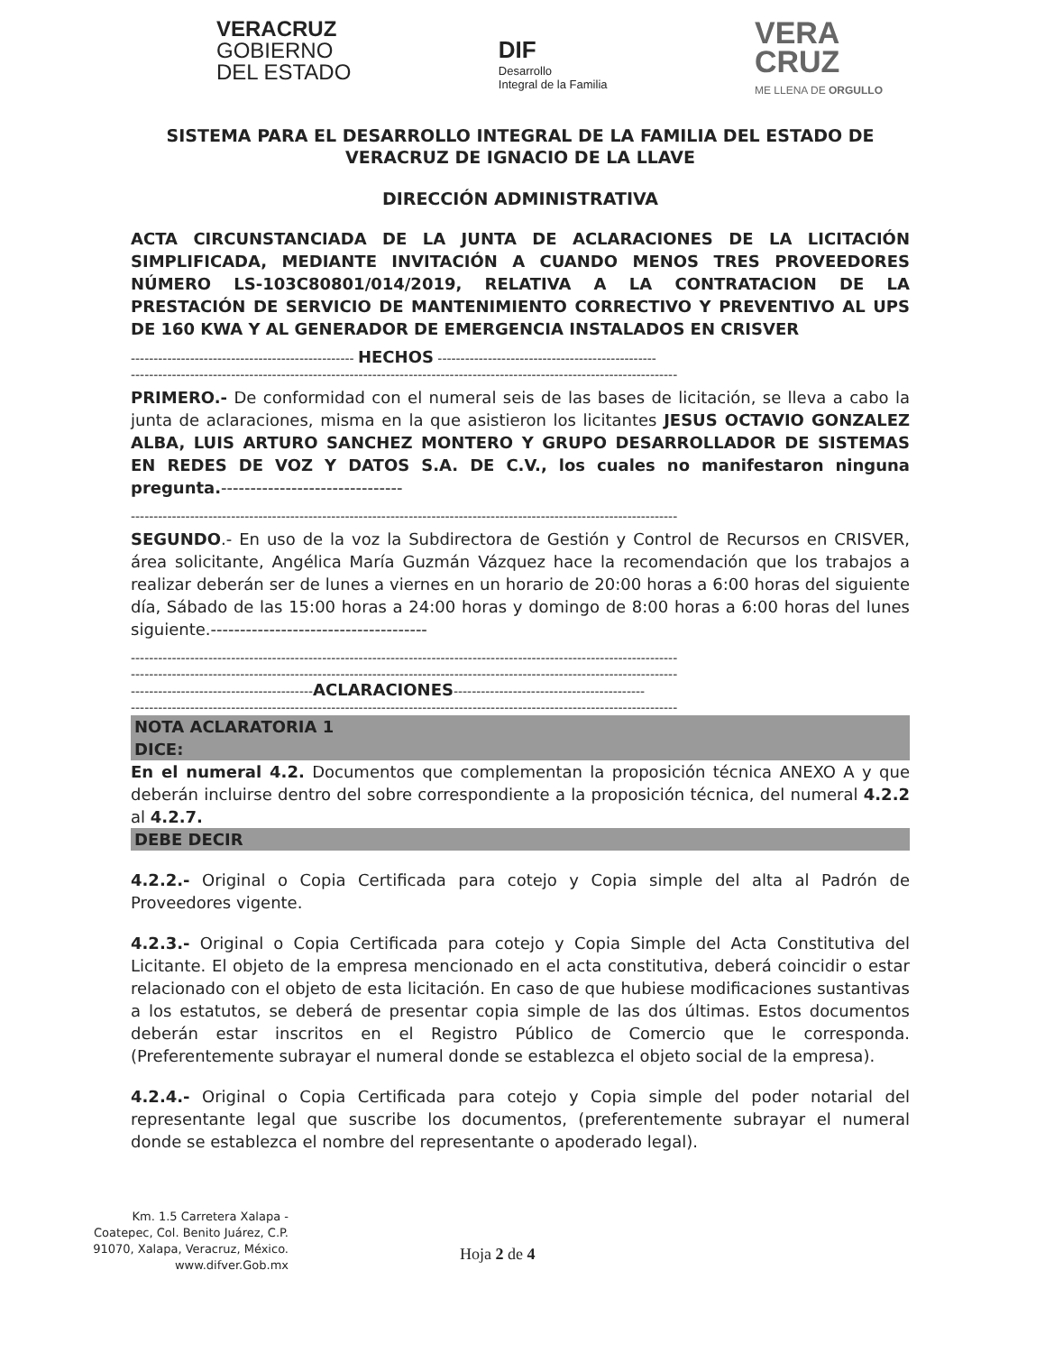VERACRUZ
GOBIERNO
DEL ESTADO
DIF
Desarrollo
Integral de la Familia
VERA
CRUZ
ME LLENA DE ORGULLO
SISTEMA PARA EL DESARROLLO INTEGRAL DE LA FAMILIA DEL ESTADO DE VERACRUZ DE IGNACIO DE LA LLAVE
DIRECCIÓN ADMINISTRATIVA
ACTA CIRCUNSTANCIADA DE LA JUNTA DE ACLARACIONES DE LA LICITACIÓN SIMPLIFICADA, MEDIANTE INVITACIÓN A CUANDO MENOS TRES PROVEEDORES NÚMERO LS-103C80801/014/2019, RELATIVA A LA CONTRATACION DE LA PRESTACIÓN DE SERVICIO DE MANTENIMIENTO CORRECTIVO Y PREVENTIVO AL UPS DE 160 KWA Y AL GENERADOR DE EMERGENCIA INSTALADOS EN CRISVER
------------------------------------------------- HECHOS ------------------------------------------------
------------------------------------------------------------------------------------------------------------------------
PRIMERO.- De conformidad con el numeral seis de las bases de licitación, se lleva a cabo la junta de aclaraciones, misma en la que asistieron los licitantes JESUS OCTAVIO GONZALEZ ALBA, LUIS ARTURO SANCHEZ MONTERO Y GRUPO DESARROLLADOR DE SISTEMAS EN REDES DE VOZ Y DATOS S.A. DE C.V., los cuales no manifestaron ninguna pregunta.-------------------------------
------------------------------------------------------------------------------------------------------------------------
SEGUNDO.- En uso de la voz la Subdirectora de Gestión y Control de Recursos en CRISVER, área solicitante, Angélica María Guzmán Vázquez hace la recomendación que los trabajos a realizar deberán ser de lunes a viernes en un horario de 20:00 horas a 6:00 horas del siguiente día, Sábado de las 15:00 horas a 24:00 horas y domingo de 8:00 horas a 6:00 horas del lunes siguiente.-------------------------------------
------------------------------------------------------------------------------------------------------------------------
------------------------------------------------------------------------------------------------------------------------
----------------------------------------ACLARACIONES------------------------------------------
------------------------------------------------------------------------------------------------------------------------
NOTA ACLARATORIA 1
DICE:
En el numeral 4.2. Documentos que complementan la proposición técnica ANEXO A y que deberán incluirse dentro del sobre correspondiente a la proposición técnica, del numeral 4.2.2 al 4.2.7.
DEBE DECIR
4.2.2.- Original o Copia Certificada para cotejo y Copia simple del alta al Padrón de Proveedores vigente.
4.2.3.- Original o Copia Certificada para cotejo y Copia Simple del Acta Constitutiva del Licitante. El objeto de la empresa mencionado en el acta constitutiva, deberá coincidir o estar relacionado con el objeto de esta licitación. En caso de que hubiese modificaciones sustantivas a los estatutos, se deberá de presentar copia simple de las dos últimas. Estos documentos deberán estar inscritos en el Registro Público de Comercio que le corresponda. (Preferentemente subrayar el numeral donde se establezca el objeto social de la empresa).
4.2.4.- Original o Copia Certificada para cotejo y Copia simple del poder notarial del representante legal que suscribe los documentos, (preferentemente subrayar el numeral donde se establezca el nombre del representante o apoderado legal).
Km. 1.5 Carretera Xalapa - Coatepec, Col. Benito Juárez, C.P. 91070, Xalapa, Veracruz, México. www.difver.Gob.mx
Hoja 2 de 4